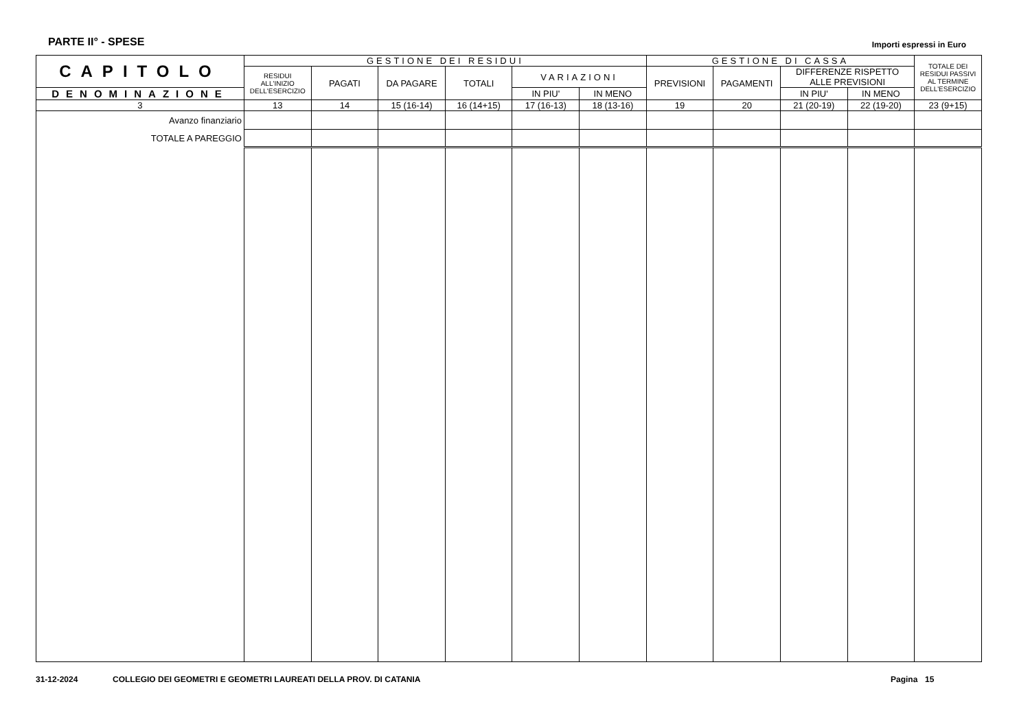PARTE II° - SPESE
Importi espressi in Euro
| CAPITOLO | GESTIONE DEI RESIDUI | | | | | | GESTIONE DI CASSA | | | | TOTALE DEI RESIDUI PASSIVI AL TERMINE DELL'ESERCIZIO |
| --- | --- | --- | --- | --- | --- | --- | --- | --- | --- | --- | --- |
| | RESIDUI ALL'INIZIO DELL'ESERCIZIO | PAGATI | DA PAGARE | TOTALI | VARIAZIONI | | PREVISIONI | PAGAMENTI | DIFFERENZE RISPETTO ALLE PREVISIONI | | |
| DENOMINAZIONE | | | | | IN PIU' | IN MENO | | | | | |
| | | | | | | | | | IN PIU' | IN MENO | |
| 3 | 13 | 14 | 15 (16-14) | 16 (14+15) | 17 (16-13) | 18 (13-16) | 19 | 20 | 21 (20-19) | 22 (19-20) | 23 (9+15) |
| Avanzo finanziario | | | | | | | | | | | |
| TOTALE A PAREGGIO | | | | | | | | | | | |
31-12-2024 COLLEGIO DEI GEOMETRI E GEOMETRI LAUREATI DELLA PROV. DI CATANIA Pagina 15